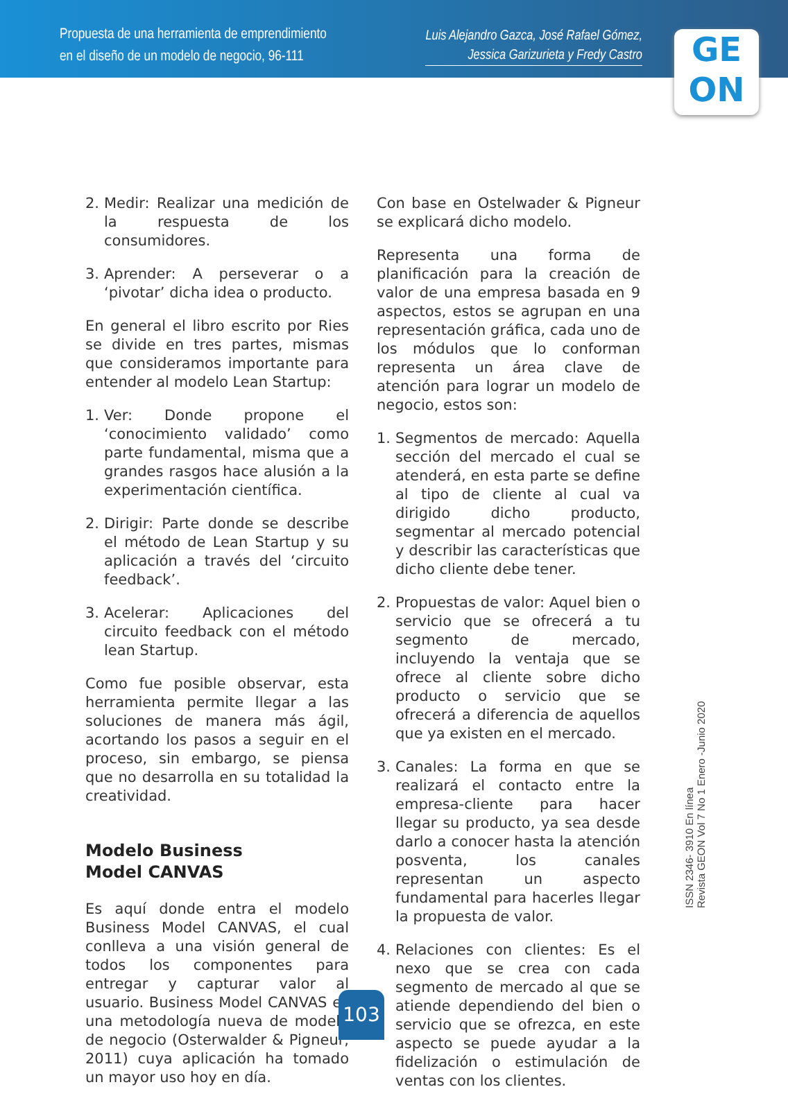Propuesta de una herramienta de emprendimiento
en el diseño de un modelo de negocio, 96-111
Luis Alejandro Gazca, José Rafael Gómez,
Jessica Garizurieta y Fredy Castro
GE
ON
2. Medir: Realizar una medición de la respuesta de los consumidores.
3. Aprender: A perseverar o a ‘pivotar’ dicha idea o producto.
En general el libro escrito por Ries se divide en tres partes, mismas que consideramos importante para entender al modelo Lean Startup:
1. Ver: Donde propone el ‘conocimiento validado’ como parte fundamental, misma que a grandes rasgos hace alusión a la experimentación científica.
2. Dirigir: Parte donde se describe el método de Lean Startup y su aplicación a través del ‘circuito feedback’.
3. Acelerar: Aplicaciones del circuito feedback con el método lean Startup.
Como fue posible observar, esta herramienta permite llegar a las soluciones de manera más ágil, acortando los pasos a seguir en el proceso, sin embargo, se piensa que no desarrolla en su totalidad la creatividad.
Modelo Business
Model CANVAS
Es aquí donde entra el modelo Business Model CANVAS, el cual conlleva a una visión general de todos los componentes para entregar y capturar valor al usuario. Business Model CANVAS es una metodología nueva de modelo de negocio (Osterwalder & Pigneur, 2011) cuya aplicación ha tomado un mayor uso hoy en día.
Con base en Ostelwader & Pigneur se explicará dicho modelo.
Representa una forma de planificación para la creación de valor de una empresa basada en 9 aspectos, estos se agrupan en una representación gráfica, cada uno de los módulos que lo conforman representa un área clave de atención para lograr un modelo de negocio, estos son:
1. Segmentos de mercado: Aquella sección del mercado el cual se atenderá, en esta parte se define al tipo de cliente al cual va dirigido dicho producto, segmentar al mercado potencial y describir las características que dicho cliente debe tener.
2. Propuestas de valor: Aquel bien o servicio que se ofrecerá a tu segmento de mercado, incluyendo la ventaja que se ofrece al cliente sobre dicho producto o servicio que se ofrecerá a diferencia de aquellos que ya existen en el mercado.
3. Canales: La forma en que se realizará el contacto entre la empresa-cliente para hacer llegar su producto, ya sea desde darlo a conocer hasta la atención posventa, los canales representan un aspecto fundamental para hacerles llegar la propuesta de valor.
4. Relaciones con clientes: Es el nexo que se crea con cada segmento de mercado al que se atiende dependiendo del bien o servicio que se ofrezca, en este aspecto se puede ayudar a la fidelización o estimulación de ventas con los clientes.
ISSN 2346- 3910 En línea
Revista GEON Vol 7 No 1 Enero -Junio 2020
103